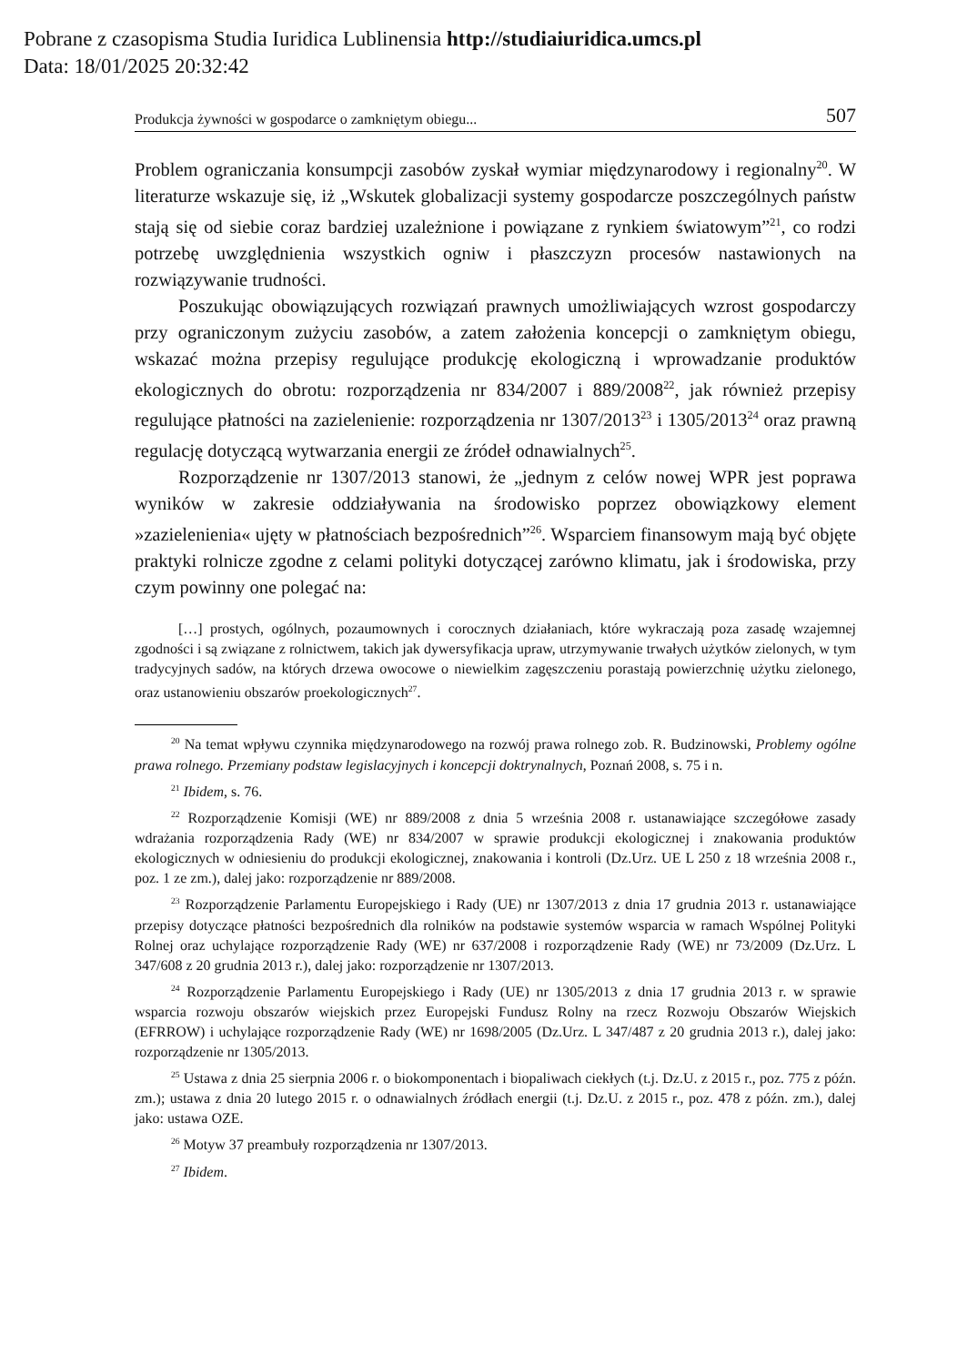Pobrane z czasopisma Studia Iuridica Lublinensia http://studiaiuridica.umcs.pl
Data: 18/01/2025 20:32:42
Produkcja żywności w gospodarce o zamkniętym obiegu... 507
Problem ograniczania konsumpcji zasobów zyskał wymiar międzynarodowy i regionalny<sup>20</sup>. W literaturze wskazuje się, iż „Wskutek globalizacji systemy gospodarcze poszczególnych państw stają się od siebie coraz bardziej uzależnione i powiązane z rynkiem światowym”<sup>21</sup>, co rodzi potrzebę uwzględnienia wszystkich ogniw i płaszczyzn procesów nastawionych na rozwiązywanie trudności.
Poszukując obowiązujących rozwiązań prawnych umożliwiających wzrost gospodarczy przy ograniczonym zużyciu zasobów, a zatem założenia koncepcji o zamkniętym obiegu, wskazać można przepisy regulujące produkcję ekologiczną i wprowadzanie produktów ekologicznych do obrotu: rozporządzenia nr 834/2007 i 889/2008<sup>22</sup>, jak również przepisy regulujące płatności na zazielenienie: rozporządzenia nr 1307/2013<sup>23</sup> i 1305/2013<sup>24</sup> oraz prawną regulację dotyczącą wytwarzania energii ze źródeł odnawialnych<sup>25</sup>.
Rozporządzenie nr 1307/2013 stanowi, że „jednym z celów nowej WPR jest poprawa wyników w zakresie oddziaływania na środowisko poprzez obowiązkowy element »zazielenienia« ujęty w płatnościach bezpośrednich”<sup>26</sup>. Wsparciem finansowym mają być objęte praktyki rolnicze zgodne z celami polityki dotyczącej zarówno klimatu, jak i środowiska, przy czym powinny one polegać na:
[…] prostych, ogólnych, pozaumownych i corocznych działaniach, które wykraczają poza zasadę wzajemnej zgodności i są związane z rolnictwem, takich jak dywersyfikacja upraw, utrzymywanie trwałych użytków zielonych, w tym tradycyjnych sadów, na których drzewa owocowe o niewielkim zagęszczeniu porastają powierzchnię użytku zielonego, oraz ustanowieniu obszarów proekologicznych<sup>27</sup>.
<sup>20</sup> Na temat wpływu czynnika międzynarodowego na rozwój prawa rolnego zob. R. Budzinowski, Problemy ogólne prawa rolnego. Przemiany podstaw legislacyjnych i koncepcji doktrynalnych, Poznań 2008, s. 75 i n.
<sup>21</sup> Ibidem, s. 76.
<sup>22</sup> Rozporządzenie Komisji (WE) nr 889/2008 z dnia 5 września 2008 r. ustanawiające szczegółowe zasady wdrażania rozporządzenia Rady (WE) nr 834/2007 w sprawie produkcji ekologicznej i znakowania produktów ekologicznych w odniesieniu do produkcji ekologicznej, znakowania i kontroli (Dz.Urz. UE L 250 z 18 września 2008 r., poz. 1 ze zm.), dalej jako: rozporządzenie nr 889/2008.
<sup>23</sup> Rozporządzenie Parlamentu Europejskiego i Rady (UE) nr 1307/2013 z dnia 17 grudnia 2013 r. ustanawiające przepisy dotyczące płatności bezpośrednich dla rolników na podstawie systemów wsparcia w ramach Wspólnej Polityki Rolnej oraz uchylające rozporządzenie Rady (WE) nr 637/2008 i rozporządzenie Rady (WE) nr 73/2009 (Dz.Urz. L 347/608 z 20 grudnia 2013 r.), dalej jako: rozporządzenie nr 1307/2013.
<sup>24</sup> Rozporządzenie Parlamentu Europejskiego i Rady (UE) nr 1305/2013 z dnia 17 grudnia 2013 r. w sprawie wsparcia rozwoju obszarów wiejskich przez Europejski Fundusz Rolny na rzecz Rozwoju Obszarów Wiejskich (EFRROW) i uchylające rozporządzenie Rady (WE) nr 1698/2005 (Dz.Urz. L 347/487 z 20 grudnia 2013 r.), dalej jako: rozporządzenie nr 1305/2013.
<sup>25</sup> Ustawa z dnia 25 sierpnia 2006 r. o biokomponentach i biopaliwach ciekłych (t.j. Dz.U. z 2015 r., poz. 775 z późn. zm.); ustawa z dnia 20 lutego 2015 r. o odnawialnych źródłach energii (t.j. Dz.U. z 2015 r., poz. 478 z późn. zm.), dalej jako: ustawa OZE.
<sup>26</sup> Motyw 37 preambuły rozporządzenia nr 1307/2013.
<sup>27</sup> Ibidem.